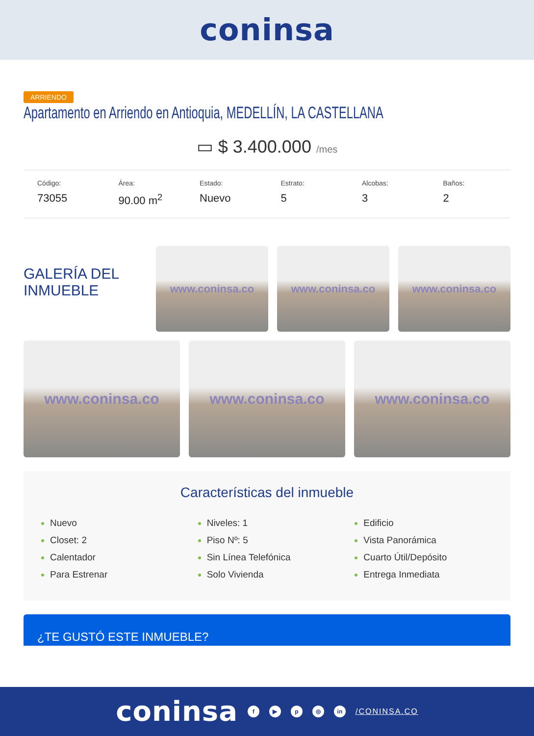coninsa
ARRIENDO
Apartamento en Arriendo en Antioquia, MEDELLÍN, LA CASTELLANA
▭ $ 3.400.000 /mes
Código:
73055
Área:
90.00 m<sup>2</sup>
Estado:
Nuevo
Estrato:
5
Alcobas:
3
Baños:
2
GALERÍA DEL INMUEBLE
www.coninsa.co www.coninsa.co www.coninsa.co
www.coninsa.co www.coninsa.co www.coninsa.co
Características del inmueble
Nuevo
Closet: 2
Calentador
Para Estrenar
Niveles: 1
Piso Nº: 5
Sin Línea Telefónica
Solo Vivienda
Edificio
Vista Panorámica
Cuarto Útil/Depósito
Entrega Inmediata
¿TE GUSTÓ ESTE INMUEBLE?
coninsa
f ▶ p ◎ in
/CONINSA.CO